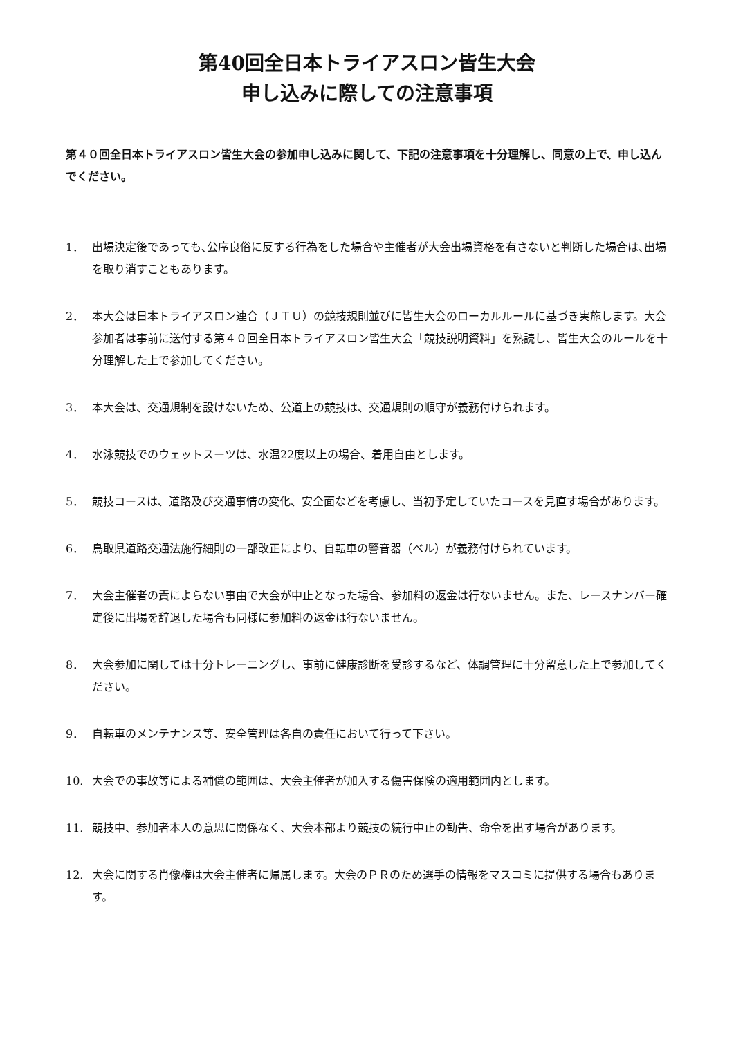第40回全日本トライアスロン皆生大会
申し込みに際しての注意事項
第４０回全日本トライアスロン皆生大会の参加申し込みに関して、下記の注意事項を十分理解し、同意の上で、申し込んでください。
1． 出場決定後であっても､公序良俗に反する行為をした場合や主催者が大会出場資格を有さないと判断した場合は､出場を取り消すこともあります。
2． 本大会は日本トライアスロン連合（ＪＴＵ）の競技規則並びに皆生大会のローカルルールに基づき実施します。大会参加者は事前に送付する第４０回全日本トライアスロン皆生大会「競技説明資料」を熟読し、皆生大会のルールを十分理解した上で参加してください。
3． 本大会は、交通規制を設けないため、公道上の競技は、交通規則の順守が義務付けられます。
4． 水泳競技でのウェットスーツは、水温22度以上の場合、着用自由とします。
5． 競技コースは、道路及び交通事情の変化、安全面などを考慮し、当初予定していたコースを見直す場合があります。
6． 鳥取県道路交通法施行細則の一部改正により、自転車の警音器（ベル）が義務付けられています。
7． 大会主催者の責によらない事由で大会が中止となった場合、参加料の返金は行ないません。また、レースナンバー確定後に出場を辞退した場合も同様に参加料の返金は行ないません。
8． 大会参加に関しては十分トレーニングし、事前に健康診断を受診するなど、体調管理に十分留意した上で参加してください。
9． 自転車のメンテナンス等、安全管理は各自の責任において行って下さい。
10. 大会での事故等による補償の範囲は、大会主催者が加入する傷害保険の適用範囲内とします。
11. 競技中、参加者本人の意思に関係なく、大会本部より競技の続行中止の勧告、命令を出す場合があります。
12. 大会に関する肖像権は大会主催者に帰属します。大会のＰＲのため選手の情報をマスコミに提供する場合もあります。